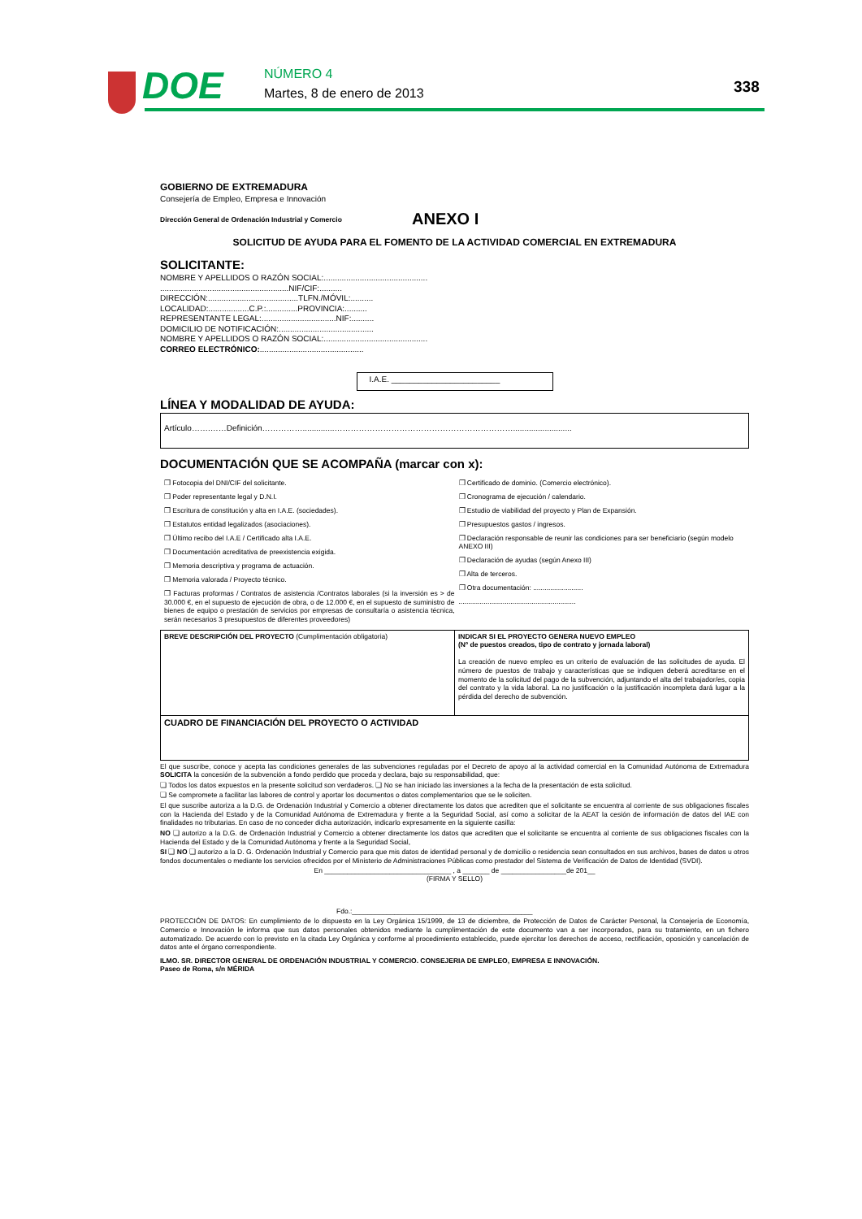DOE NÚMERO 4
Martes, 8 de enero de 2013 338
GOBIERNO DE EXTREMADURA
Consejería de Empleo, Empresa e Innovación
Dirección General de Ordenación Industrial y Comercio ANEXO I
SOLICITUD DE AYUDA PARA EL FOMENTO DE LA ACTIVIDAD COMERCIAL EN EXTREMADURA
SOLICITANTE:
NOMBRE Y APELLIDOS O RAZÓN SOCIAL:..............................................
.........................................................NIF/CIF:..........
DIRECCIÓN:........................................TLFN./MÓVIL:..........
LOCALIDAD:..................C.P.:..............PROVINCIA:..........
REPRESENTANTE LEGAL:.................................NIF:..........
DOMICILIO DE NOTIFICACIÓN:..........................................
NOMBRE Y APELLIDOS O RAZÓN SOCIAL:..............................................
CORREO ELECTRÓNICO:..............................................
I.A.E. ________________________
LÍNEA Y MODALIDAD DE AYUDA:
Artículo…….……Definición……………..............…………………………………………………………..........................
DOCUMENTACIÓN QUE SE ACOMPAÑA (marcar con x):
❒ Fotocopia del DNI/CIF del solicitante.
❒ Poder representante legal y D.N.I.
❒ Escritura de constitución y alta en I.A.E. (sociedades).
❒ Estatutos entidad legalizados (asociaciones).
❒ Último recibo del I.A.E / Certificado alta I.A.E.
❒ Documentación acreditativa de preexistencia exigida.
❒ Memoria descriptiva y programa de actuación.
❒ Memoria valorada / Proyecto técnico.
❒ Facturas proformas / Contratos de asistencia /Contratos laborales (si la inversión es > de 30.000 €, en el supuesto de ejecución de obra, o de 12.000 €, en el supuesto de suministro de bienes de equipo o prestación de servicios por empresas de consultaría o asistencia técnica, serán necesarios 3 presupuestos de diferentes proveedores)
❒ Certificado de dominio. (Comercio electrónico).
❒ Cronograma de ejecución / calendario.
❒ Estudio de viabilidad del proyecto y Plan de Expansión.
❒ Presupuestos gastos / ingresos.
❒ Declaración responsable de reunir las condiciones para ser beneficiario (según modelo ANEXO III)
❒ Declaración de ayudas (según Anexo III)
❒ Alta de terceros.
❒ Otra documentación: ..........................
.............................................................
| BREVE DESCRIPCIÓN DEL PROYECTO (Cumplimentación obligatoria) | INDICAR SI EL PROYECTO GENERA NUEVO EMPLEO (Nº de puestos creados, tipo de contrato y jornada laboral) La creación de nuevo empleo es un criterio de evaluación de las solicitudes de ayuda. El número de puestos de trabajo y características que se indiquen deberá acreditarse en el momento de la solicitud del pago de la subvención, adjuntando el alta del trabajador/es, copia del contrato y la vida laboral. La no justificación o la justificación incompleta dará lugar a la pérdida del derecho de subvención. |
| CUADRO DE FINANCIACIÓN DEL PROYECTO O ACTIVIDAD | |
El que suscribe, conoce y acepta las condiciones generales de las subvenciones reguladas por el Decreto de apoyo al la actividad comercial en la Comunidad Autónoma de Extremadura SOLICITA la concesión de la subvención a fondo perdido que proceda y declara, bajo su responsabilidad, que:
❏ Todos los datos expuestos en la presente solicitud son verdaderos. ❏ No se han iniciado las inversiones a la fecha de la presentación de esta solicitud.
❏ Se compromete a facilitar las labores de control y aportar los documentos o datos complementarios que se le soliciten.
El que suscribe autoriza a la D.G. de Ordenación Industrial y Comercio a obtener directamente los datos que acrediten que el solicitante se encuentra al corriente de sus obligaciones fiscales con la Hacienda del Estado y de la Comunidad Autónoma de Extremadura y frente a la Seguridad Social, así como a solicitar de la AEAT la cesión de información de datos del IAE con finalidades no tributarias. En caso de no conceder dicha autorización, indicarlo expresamente en la siguiente casilla:
NO ❏ autorizo a la D.G. de Ordenación Industrial y Comercio a obtener directamente los datos que acrediten que el solicitante se encuentra al corriente de sus obligaciones fiscales con la Hacienda del Estado y de la Comunidad Autónoma y frente a la Seguridad Social,
SI ❏ NO ❏ autorizo a la D. G. Ordenación Industrial y Comercio para que mis datos de identidad personal y de domicilio o residencia sean consultados en sus archivos, bases de datos u otros fondos documentales o mediante los servicios ofrecidos por el Ministerio de Administraciones Públicas como prestador del Sistema de Verificación de Datos de Identidad (SVDI).
En _________________________________ , a _______ de _________________de 201__
(FIRMA Y SELLO)
Fdo.:_______________________________________________
PROTECCIÓN DE DATOS: En cumplimiento de lo dispuesto en la Ley Orgánica 15/1999, de 13 de diciembre, de Protección de Datos de Carácter Personal, la Consejería de Economía, Comercio e Innovación le informa que sus datos personales obtenidos mediante la cumplimentación de este documento van a ser incorporados, para su tratamiento, en un fichero automatizado. De acuerdo con lo previsto en la citada Ley Orgánica y conforme al procedimiento establecido, puede ejercitar los derechos de acceso, rectificación, oposición y cancelación de datos ante el órgano correspondiente.
ILMO. SR. DIRECTOR GENERAL DE ORDENACIÓN INDUSTRIAL Y COMERCIO. CONSEJERIA DE EMPLEO, EMPRESA E INNOVACIÓN.
Paseo de Roma, s/n MÉRIDA